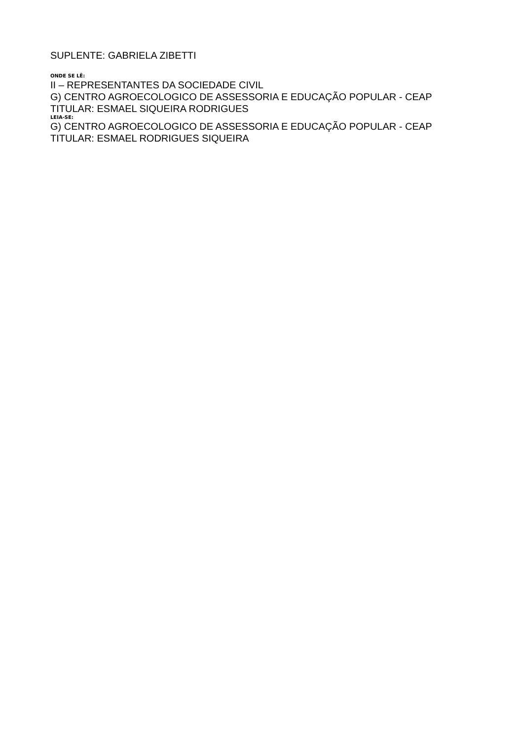SUPLENTE: GABRIELA ZIBETTI
ONDE SE LÊ:
II – REPRESENTANTES DA SOCIEDADE CIVIL
G) CENTRO AGROECOLOGICO DE ASSESSORIA E EDUCAÇÃO POPULAR - CEAP
TITULAR: ESMAEL SIQUEIRA RODRIGUES
LEIA-SE:
G) CENTRO AGROECOLOGICO DE ASSESSORIA E EDUCAÇÃO POPULAR - CEAP
TITULAR: ESMAEL RODRIGUES SIQUEIRA